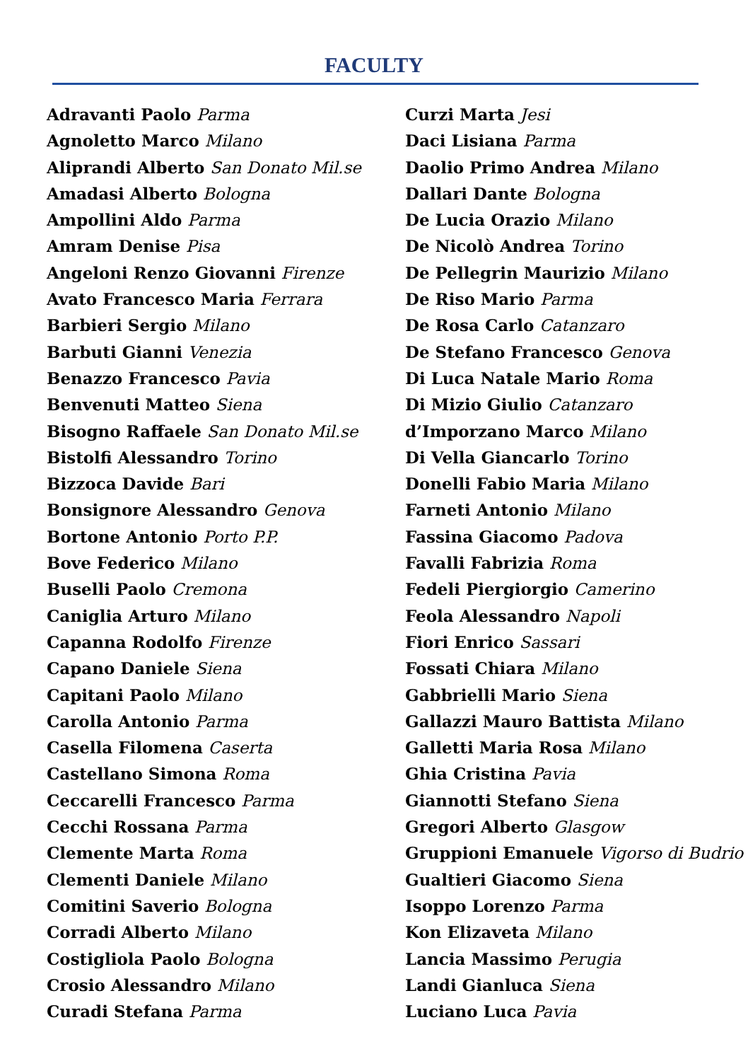FACULTY
Adravanti Paolo Parma
Agnoletto Marco Milano
Aliprandi Alberto San Donato Mil.se
Amadasi Alberto Bologna
Ampollini Aldo Parma
Amram Denise Pisa
Angeloni Renzo Giovanni Firenze
Avato Francesco Maria Ferrara
Barbieri Sergio Milano
Barbuti Gianni Venezia
Benazzo Francesco Pavia
Benvenuti Matteo Siena
Bisogno Raffaele San Donato Mil.se
Bistolfi Alessandro Torino
Bizzoca Davide Bari
Bonsignore Alessandro Genova
Bortone Antonio Porto P.P.
Bove Federico Milano
Buselli Paolo Cremona
Caniglia Arturo Milano
Capanna Rodolfo Firenze
Capano Daniele Siena
Capitani Paolo Milano
Carolla Antonio Parma
Casella Filomena Caserta
Castellano Simona Roma
Ceccarelli Francesco Parma
Cecchi Rossana Parma
Clemente Marta Roma
Clementi Daniele Milano
Comitini Saverio Bologna
Corradi Alberto Milano
Costigliola Paolo Bologna
Crosio Alessandro Milano
Curadi Stefana Parma
Curzi Marta Jesi
Daci Lisiana Parma
Daolio Primo Andrea Milano
Dallari Dante Bologna
De Lucia Orazio Milano
De Nicolò Andrea Torino
De Pellegrin Maurizio Milano
De Riso Mario Parma
De Rosa Carlo Catanzaro
De Stefano Francesco Genova
Di Luca Natale Mario Roma
Di Mizio Giulio Catanzaro
d’Imporzano Marco Milano
Di Vella Giancarlo Torino
Donelli Fabio Maria Milano
Farneti Antonio Milano
Fassina Giacomo Padova
Favalli Fabrizia Roma
Fedeli Piergiorgio Camerino
Feola Alessandro Napoli
Fiori Enrico Sassari
Fossati Chiara Milano
Gabbrielli Mario Siena
Gallazzi Mauro Battista Milano
Galletti Maria Rosa Milano
Ghia Cristina Pavia
Giannotti Stefano Siena
Gregori Alberto Glasgow
Gruppioni Emanuele Vigorso di Budrio
Gualtieri Giacomo Siena
Isoppo Lorenzo Parma
Kon Elizaveta Milano
Lancia Massimo Perugia
Landi Gianluca Siena
Luciano Luca Pavia